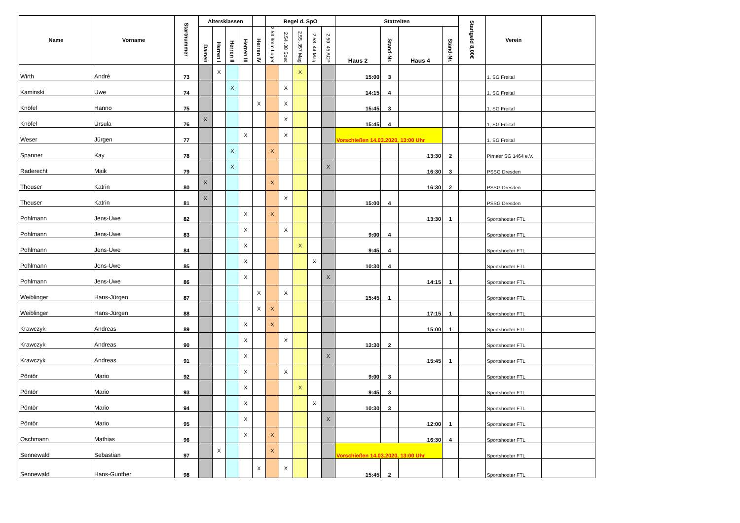| Name | Vorname | Startnummer | Altersklassen | | | | | Regel d. SpO | | | | | Statzeiten | | | | Startgeld 8,00€ | Verein | |
| --- | --- | --- | --- | --- | --- | --- | --- | --- | --- | --- | --- | --- | --- | --- | --- | --- | --- | --- | --- |
| | | | Damen | Herren I | Herren II | Herren III | Herren iV | 2.53 9mm Luger | 2.54 .38 Spec | 2.55 .357 Mag | 2.58 .44 Mag | 2.59 .45 ACP | Haus 2 | Stand-Nr. | Haus 4 | Stand-Nr. | | | |
| Wirth | André | 73 | | X | | | | | | X | | | 15:00 | 3 | | | | 1, SG Freital | |
| Kaminski | Uwe | 74 | | | X | | | | X | | | | 14:15 | 4 | | | | 1, SG Freital | |
| Knöfel | Hanno | 75 | | | | | X | | X | | | | 15:45 | 3 | | | | 1, SG Freital | |
| Knöfel | Ursula | 76 | X | | | | | | X | | | | 15:45 | 4 | | | | 1, SG Freital | |
| Weser | Jürgen | 77 | | | | X | | | X | | | | Vorschießen 14.03.2020, 13:00 Uhr | | | | | 1, SG Freital | |
| Spanner | Kay | 78 | | | X | | | X | | | | | | | 13:30 | 2 | | Pirnaer SG 1464 e.V. | |
| Raderecht | Maik | 79 | | | X | | | | | | | X | | | 16:30 | 3 | | PSSG Dresden | |
| Theuser | Katrin | 80 | X | | | | | X | | | | | | | 16:30 | 2 | | PSSG Dresden | |
| Theuser | Katrin | 81 | X | | | | | | X | | | | 15:00 | 4 | | | | PSSG Dresden | |
| Pohlmann | Jens-Uwe | 82 | | | | X | | X | | | | | | | 13:30 | 1 | | Sportshooter FTL | |
| Pohlmann | Jens-Uwe | 83 | | | | X | | | X | | | | 9:00 | 4 | | | | Sportshooter FTL | |
| Pohlmann | Jens-Uwe | 84 | | | | X | | | | X | | | 9:45 | 4 | | | | Sportshooter FTL | |
| Pohlmann | Jens-Uwe | 85 | | | | X | | | | | X | | 10:30 | 4 | | | | Sportshooter FTL | |
| Pohlmann | Jens-Uwe | 86 | | | | X | | | | | | X | | | 14:15 | 1 | | Sportshooter FTL | |
| Weiblinger | Hans-Jürgen | 87 | | | | | X | | X | | | | 15:45 | 1 | | | | Sportshooter FTL | |
| Weiblinger | Hans-Jürgen | 88 | | | | | X | X | | | | | | | 17:15 | 1 | | Sportshooter FTL | |
| Krawczyk | Andreas | 89 | | | | X | | X | | | | | | | 15:00 | 1 | | Sportshooter FTL | |
| Krawczyk | Andreas | 90 | | | | X | | | X | | | | 13:30 | 2 | | | | Sportshooter FTL | |
| Krawczyk | Andreas | 91 | | | | X | | | | | | X | | | 15:45 | 1 | | Sportshooter FTL | |
| Pöntör | Mario | 92 | | | | X | | | X | | | | 9:00 | 3 | | | | Sportshooter FTL | |
| Pöntör | Mario | 93 | | | | X | | | | X | | | 9:45 | 3 | | | | Sportshooter FTL | |
| Pöntör | Mario | 94 | | | | X | | | | | X | | 10:30 | 3 | | | | Sportshooter FTL | |
| Pöntör | Mario | 95 | | | | X | | | | | | X | | | 12:00 | 1 | | Sportshooter FTL | |
| Oschmann | Mathias | 96 | | | | X | | X | | | | | | | 16:30 | 4 | | Sportshooter FTL | |
| Sennewald | Sebastian | 97 | | X | | | | X | | | | | Vorschießen 14.03.2020, 13:00 Uhr | | | | | Sportshooter FTL | |
| Sennewald | Hans-Gunther | 98 | | | | | X | | X | | | | 15:45 | 2 | | | | Sportshooter FTL | |